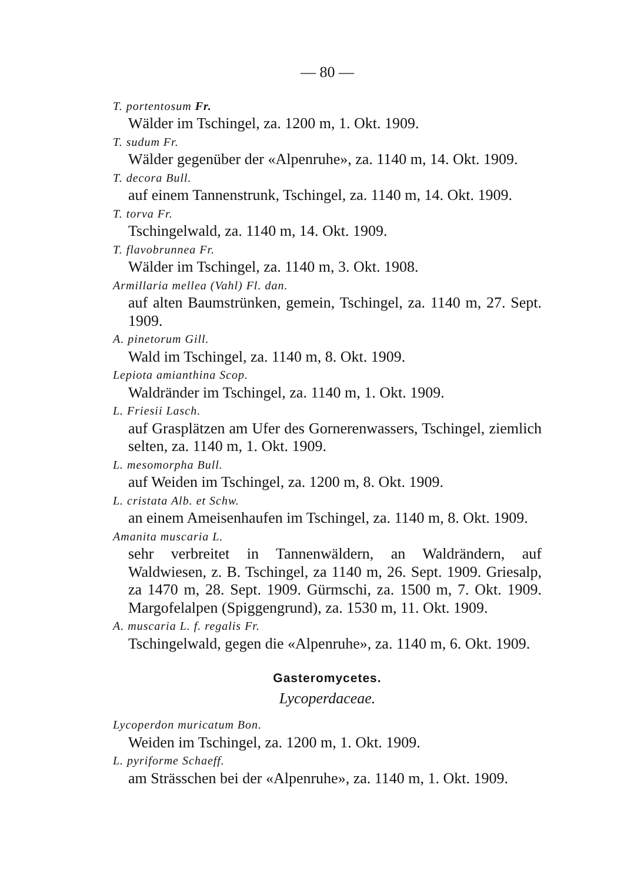— 80 —
T. portentosum Fr.
Wälder im Tschingel, za. 1200 m, 1. Okt. 1909.
T. sudum Fr.
Wälder gegenüber der «Alpenruhe», za. 1140 m, 14. Okt. 1909.
T. decora Bull.
auf einem Tannenstrunk, Tschingel, za. 1140 m, 14. Okt. 1909.
T. torva Fr.
Tschingelwald, za. 1140 m, 14. Okt. 1909.
T. flavobrunnea Fr.
Wälder im Tschingel, za. 1140 m, 3. Okt. 1908.
Armillaria mellea (Vahl) Fl. dan.
auf alten Baumstrünken, gemein, Tschingel, za. 1140 m, 27. Sept. 1909.
A. pinetorum Gill.
Wald im Tschingel, za. 1140 m, 8. Okt. 1909.
Lepiota amianthina Scop.
Waldränder im Tschingel, za. 1140 m, 1. Okt. 1909.
L. Friesii Lasch.
auf Grasplätzen am Ufer des Gornerenwassers, Tschingel, ziemlich selten, za. 1140 m, 1. Okt. 1909.
L. mesomorpha Bull.
auf Weiden im Tschingel, za. 1200 m, 8. Okt. 1909.
L. cristata Alb. et Schw.
an einem Ameisenhaufen im Tschingel, za. 1140 m, 8. Okt. 1909.
Amanita muscaria L.
sehr verbreitet in Tannenwäldern, an Waldrändern, auf Waldwiesen, z. B. Tschingel, za 1140 m, 26. Sept. 1909. Griesalp, za 1470 m, 28. Sept. 1909. Gürmschi, za. 1500 m, 7. Okt. 1909. Margofelalpen (Spiggengrund), za. 1530 m, 11. Okt. 1909.
A. muscaria L. f. regalis Fr.
Tschingelwald, gegen die «Alpenruhe», za. 1140 m, 6. Okt. 1909.
Gasteromycetes.
Lycoperdaceae.
Lycoperdon muricatum Bon.
Weiden im Tschingel, za. 1200 m, 1. Okt. 1909.
L. pyriforme Schaeff.
am Strässchen bei der «Alpenruhe», za. 1140 m, 1. Okt. 1909.